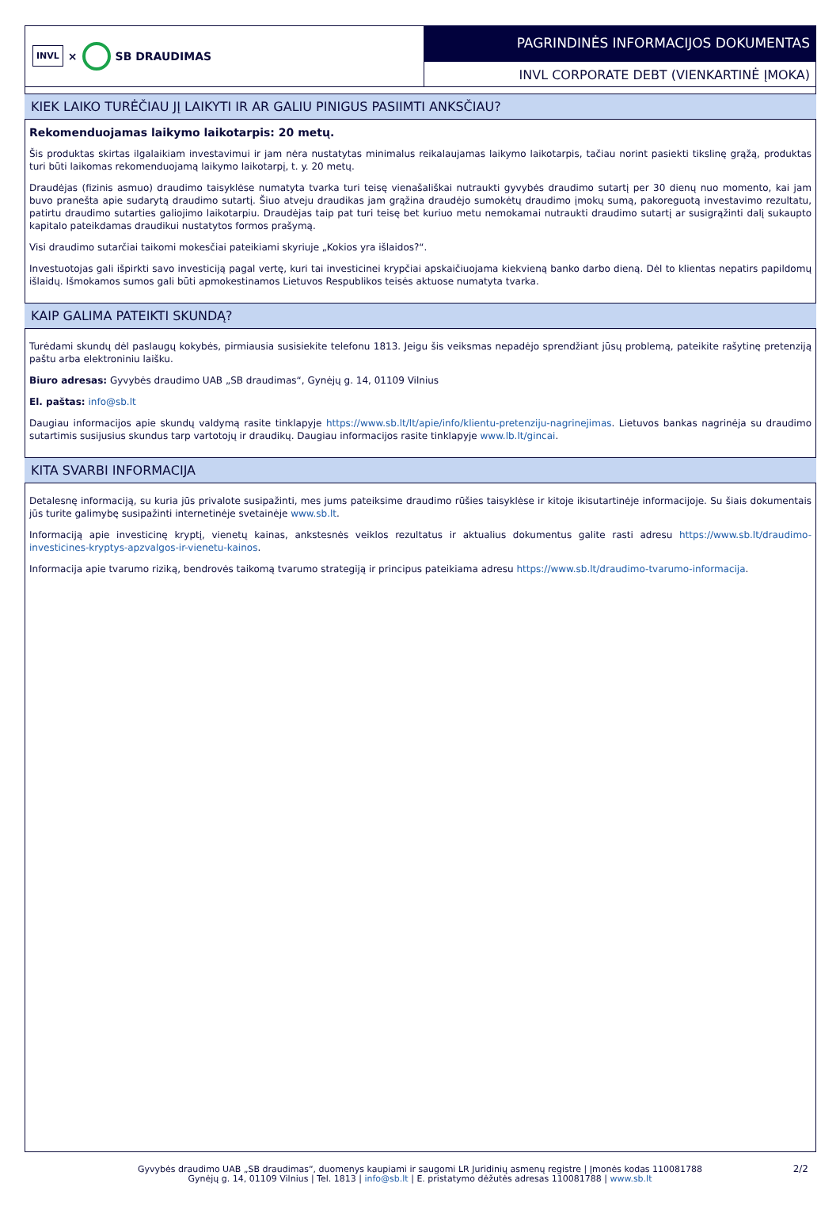INVL × SB DRAUDIMAS
PAGRINDINĖS INFORMACIJOS DOKUMENTAS
INVL CORPORATE DEBT (VIENKARTINĖ ĮMOKA)
KIEK LAIKO TURĖČIAU JĮ LAIKYTI IR AR GALIU PINIGUS PASIIMTI ANKSČIAU?
Rekomenduojamas laikymo laikotarpis: 20 metų.
Šis produktas skirtas ilgalaikiam investavimui ir jam nėra nustatytas minimalus reikalaujamas laikymo laikotarpis, tačiau norint pasiekti tikslinę grąžą, produktas turi būti laikomas rekomenduojamą laikymo laikotarpį, t. y. 20 metų.
Draudėjas (fizinis asmuo) draudimo taisyklėse numatyta tvarka turi teisę vienašališkai nutraukti gyvybės draudimo sutartį per 30 dienų nuo momento, kai jam buvo pranešta apie sudarytą draudimo sutartį. Šiuo atveju draudikas jam grąžina draudėjo sumokėtų draudimo įmokų sumą, pakoreguotą investavimo rezultatu, patirtu draudimo sutarties galiojimo laikotarpiu. Draudėjas taip pat turi teisę bet kuriuo metu nemokamai nutraukti draudimo sutartį ar susigrąžinti dalį sukaupto kapitalo pateikdamas draudikui nustatytos formos prašymą.
Visi draudimo sutarčiai taikomi mokesčiai pateikiami skyriuje „Kokios yra išlaidos?“.
Investuotojas gali išpirkti savo investiciją pagal vertę, kuri tai investicinei krypčiai apskaičiuojama kiekvieną banko darbo dieną. Dėl to klientas nepatirs papildomų išlaidų. Išmokamos sumos gali būti apmokestinamos Lietuvos Respublikos teisės aktuose numatyta tvarka.
KAIP GALIMA PATEIKTI SKUNDĄ?
Turėdami skundų dėl paslaugų kokybės, pirmiausia susisiekite telefonu 1813. Jeigu šis veiksmas nepadėjo sprendžiant jūsų problemą, pateikite rašytinę pretenziją paštu arba elektroniniu laišku.
Biuro adresas: Gyvybės draudimo UAB „SB draudimas“, Gynėjų g. 14, 01109 Vilnius
El. paštas: info@sb.lt
Daugiau informacijos apie skundų valdymą rasite tinklapyje https://www.sb.lt/lt/apie/info/klientu-pretenziju-nagrinejimas. Lietuvos bankas nagrinėja su draudimo sutartimis susijusius skundus tarp vartotojų ir draudikų. Daugiau informacijos rasite tinklapyje www.lb.lt/gincai.
KITA SVARBI INFORMACIJA
Detalesnę informaciją, su kuria jūs privalote susipažinti, mes jums pateiksime draudimo rūšies taisyklėse ir kitoje ikisutartinėje informacijoje. Su šiais dokumentais jūs turite galimybę susipažinti internetinėje svetainėje www.sb.lt.
Informaciją apie investicinę kryptį, vienetų kainas, ankstesnės veiklos rezultatus ir aktualius dokumentus galite rasti adresu https://www.sb.lt/draudimo-investicines-kryptys-apzvalgos-ir-vienetu-kainos.
Informacija apie tvarumo riziką, bendrovės taikomą tvarumo strategiją ir principus pateikiama adresu https://www.sb.lt/draudimo-tvarumo-informacija.
Gyvybės draudimo UAB „SB draudimas“, duomenys kaupiami ir saugomi LR Juridinių asmenų registre | Įmonės kodas 110081788
Gynėjų g. 14, 01109 Vilnius | Tel. 1813 | info@sb.lt | E. pristatymo dėžutės adresas 110081788 | www.sb.lt
2/2